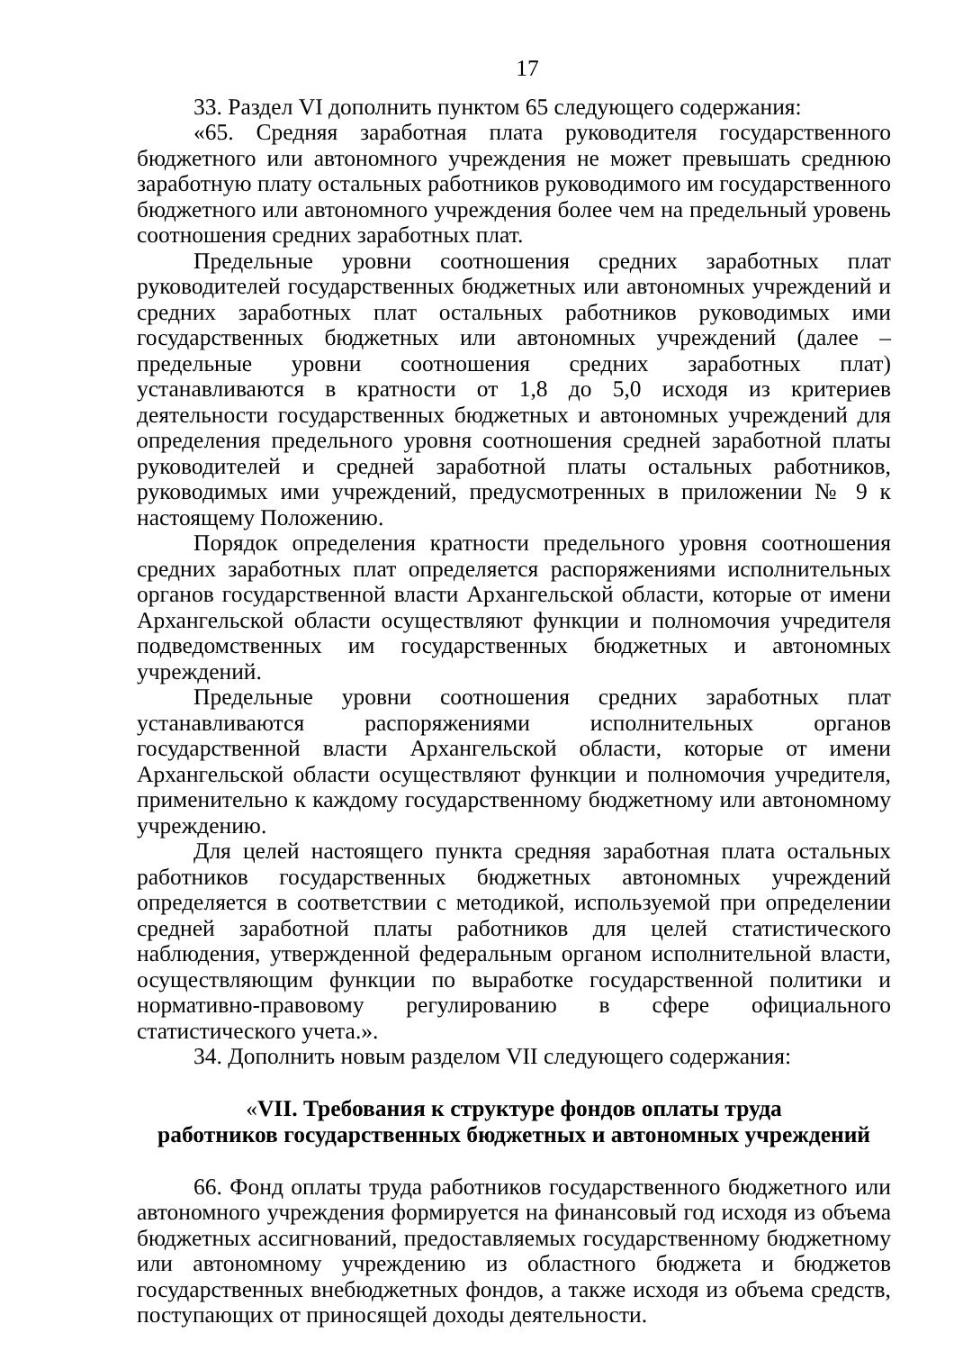17
33. Раздел VI дополнить пунктом 65 следующего содержания:
«65. Средняя заработная плата руководителя государственного бюджетного или автономного учреждения не может превышать среднюю заработную плату остальных работников руководимого им государственного бюджетного или автономного учреждения более чем на предельный уровень соотношения средних заработных плат.
Предельные уровни соотношения средних заработных плат руководителей государственных бюджетных или автономных учреждений и средних заработных плат остальных работников руководимых ими государственных бюджетных или автономных учреждений (далее – предельные уровни соотношения средних заработных плат) устанавливаются в кратности от 1,8 до 5,0 исходя из критериев деятельности государственных бюджетных и автономных учреждений для определения предельного уровня соотношения средней заработной платы руководителей и средней заработной платы остальных работников, руководимых ими учреждений, предусмотренных в приложении № 9 к настоящему Положению.
Порядок определения кратности предельного уровня соотношения средних заработных плат определяется распоряжениями исполнительных органов государственной власти Архангельской области, которые от имени Архангельской области осуществляют функции и полномочия учредителя подведомственных им государственных бюджетных и автономных учреждений.
Предельные уровни соотношения средних заработных плат устанавливаются распоряжениями исполнительных органов государственной власти Архангельской области, которые от имени Архангельской области осуществляют функции и полномочия учредителя, применительно к каждому государственному бюджетному или автономному учреждению.
Для целей настоящего пункта средняя заработная плата остальных работников государственных бюджетных автономных учреждений определяется в соответствии с методикой, используемой при определении средней заработной платы работников для целей статистического наблюдения, утвержденной федеральным органом исполнительной власти, осуществляющим функции по выработке государственной политики и нормативно-правовому регулированию в сфере официального статистического учета.».
34. Дополнить новым разделом VII следующего содержания:
«VII. Требования к структуре фондов оплаты труда
работников государственных бюджетных и автономных учреждений
66. Фонд оплаты труда работников государственного бюджетного или автономного учреждения формируется на финансовый год исходя из объема бюджетных ассигнований, предоставляемых государственному бюджетному или автономному учреждению из областного бюджета и бюджетов государственных внебюджетных фондов, а также исходя из объема средств, поступающих от приносящей доходы деятельности.